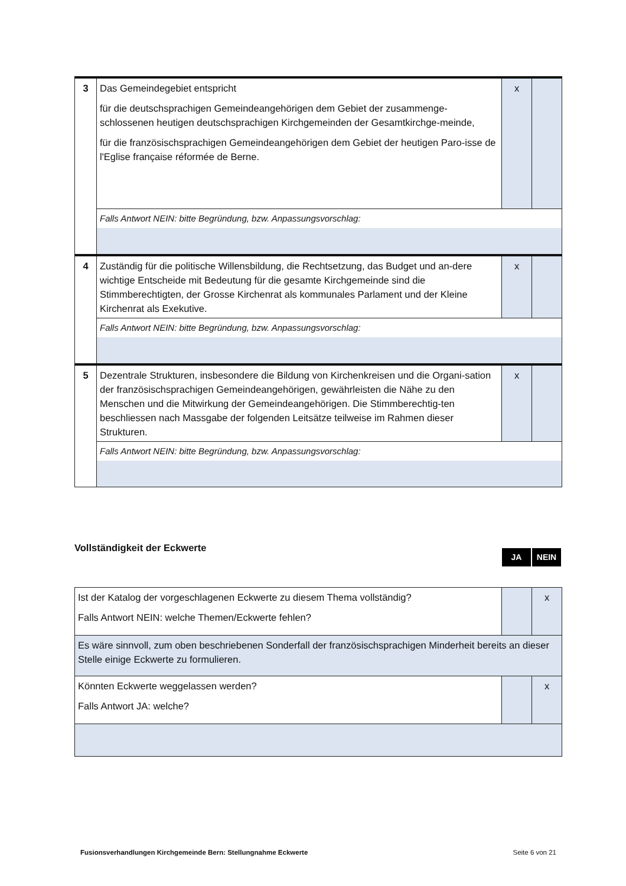| 3 | Das Gemeindegebiet entspricht für die deutschsprachigen Gemeindeangehörigen dem Gebiet der zusammenge-schlossenen heutigen deutschsprachigen Kirchgemeinden der Gesamtkirchge-meinde, für die französischsprachigen Gemeindeangehörigen dem Gebiet der heutigen Paro-isse de l'Eglise française réformée de Berne. | x | |
| | Falls Antwort NEIN: bitte Begründung, bzw. Anpassungsvorschlag: | | |
| 4 | Zuständig für die politische Willensbildung, die Rechtsetzung, das Budget und an-dere wichtige Entscheide mit Bedeutung für die gesamte Kirchgemeinde sind die Stimmberechtigten, der Grosse Kirchenrat als kommunales Parlament und der Kleine Kirchenrat als Exekutive. | x | |
| | Falls Antwort NEIN: bitte Begründung, bzw. Anpassungsvorschlag: | | |
| 5 | Dezentrale Strukturen, insbesondere die Bildung von Kirchenkreisen und die Organi-sation der französischsprachigen Gemeindeangehörigen, gewährleisten die Nähe zu den Menschen und die Mitwirkung der Gemeindeangehörigen. Die Stimmberechtig-ten beschliessen nach Massgabe der folgenden Leitsätze teilweise im Rahmen dieser Strukturen. | x | |
| | Falls Antwort NEIN: bitte Begründung, bzw. Anpassungsvorschlag: | | |
Vollständigkeit der Eckwerte
JA NEIN
| Ist der Katalog der vorgeschlagenen Eckwerte zu diesem Thema vollständig? Falls Antwort NEIN: welche Themen/Eckwerte fehlen? | | x |
| Es wäre sinnvoll, zum oben beschriebenen Sonderfall der französischsprachigen Minderheit bereits an dieser Stelle einige Eckwerte zu formulieren. | | |
| Könnten Eckwerte weggelassen werden? Falls Antwort JA: welche? | | x |
Fusionsverhandlungen Kirchgemeinde Bern: Stellungnahme Eckwerte Seite 6 von 21